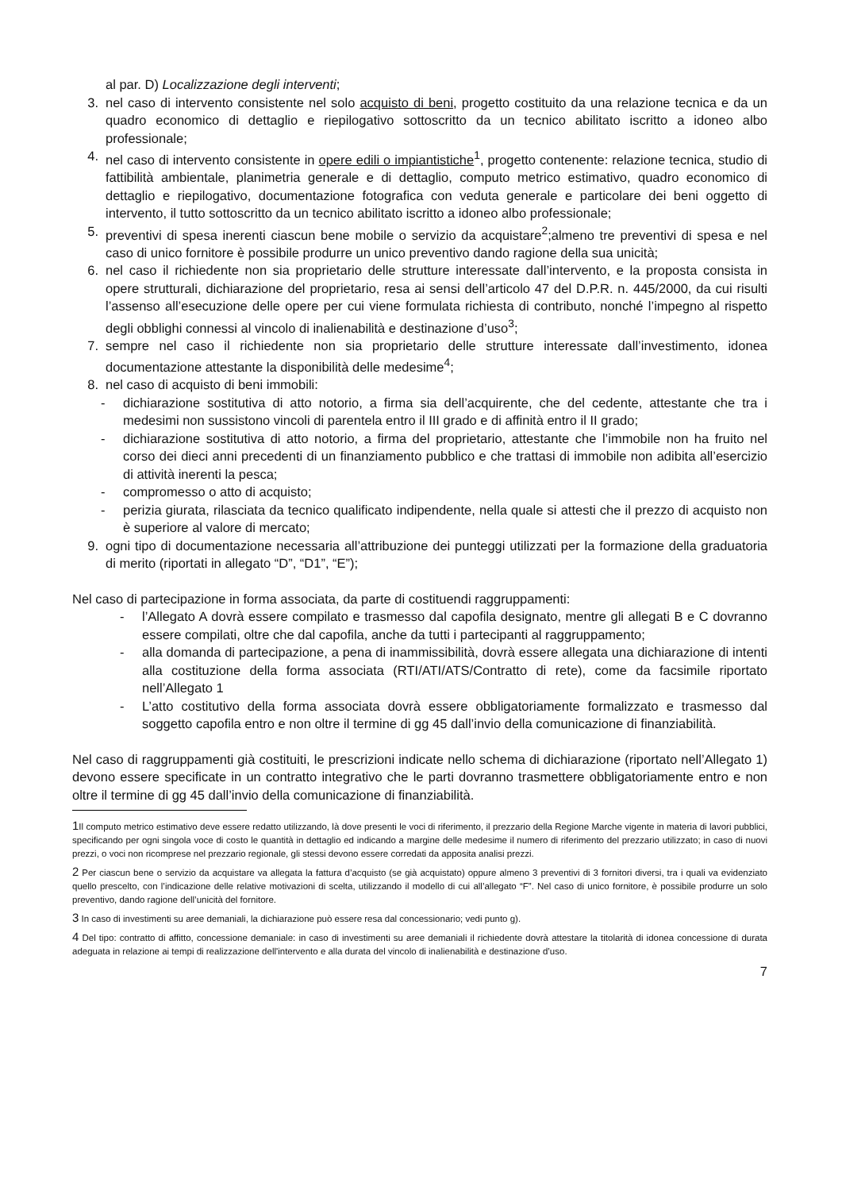al par. D) Localizzazione degli interventi;
3. nel caso di intervento consistente nel solo acquisto di beni, progetto costituito da una relazione tecnica e da un quadro economico di dettaglio e riepilogativo sottoscritto da un tecnico abilitato iscritto a idoneo albo professionale;
4. nel caso di intervento consistente in opere edili o impiantistiche<sup>1</sup>, progetto contenente: relazione tecnica, studio di fattibilità ambientale, planimetria generale e di dettaglio, computo metrico estimativo, quadro economico di dettaglio e riepilogativo, documentazione fotografica con veduta generale e particolare dei beni oggetto di intervento, il tutto sottoscritto da un tecnico abilitato iscritto a idoneo albo professionale;
5. preventivi di spesa inerenti ciascun bene mobile o servizio da acquistare<sup>2</sup>;almeno tre preventivi di spesa e nel caso di unico fornitore è possibile produrre un unico preventivo dando ragione della sua unicità;
6. nel caso il richiedente non sia proprietario delle strutture interessate dall’intervento, e la proposta consista in opere strutturali, dichiarazione del proprietario, resa ai sensi dell’articolo 47 del D.P.R. n. 445/2000, da cui risulti l’assenso all’esecuzione delle opere per cui viene formulata richiesta di contributo, nonché l’impegno al rispetto degli obblighi connessi al vincolo di inalienabilità e destinazione d’uso<sup>3</sup>;
7. sempre nel caso il richiedente non sia proprietario delle strutture interessate dall’investimento, idonea documentazione attestante la disponibilità delle medesime<sup>4</sup>;
8. nel caso di acquisto di beni immobili:
- dichiarazione sostitutiva di atto notorio, a firma sia dell’acquirente, che del cedente, attestante che tra i medesimi non sussistono vincoli di parentela entro il III grado e di affinità entro il II grado;
- dichiarazione sostitutiva di atto notorio, a firma del proprietario, attestante che l’immobile non ha fruito nel corso dei dieci anni precedenti di un finanziamento pubblico e che trattasi di immobile non adibita all’esercizio di attività inerenti la pesca;
- compromesso o atto di acquisto;
- perizia giurata, rilasciata da tecnico qualificato indipendente, nella quale si attesti che il prezzo di acquisto non è superiore al valore di mercato;
9. ogni tipo di documentazione necessaria all’attribuzione dei punteggi utilizzati per la formazione della graduatoria di merito (riportati in allegato “D”, “D1”, “E”);
Nel caso di partecipazione in forma associata, da parte di costituendi raggruppamenti:
- l’Allegato A dovrà essere compilato e trasmesso dal capofila designato, mentre gli allegati B e C dovranno essere compilati, oltre che dal capofila, anche da tutti i partecipanti al raggruppamento;
- alla domanda di partecipazione, a pena di inammissibilità, dovrà essere allegata una dichiarazione di intenti alla costituzione della forma associata (RTI/ATI/ATS/Contratto di rete), come da facsimile riportato nell’Allegato 1
- L’atto costitutivo della forma associata dovrà essere obbligatoriamente formalizzato e trasmesso dal soggetto capofila entro e non oltre il termine di gg 45 dall’invio della comunicazione di finanziabilità.
Nel caso di raggruppamenti già costituiti, le prescrizioni indicate nello schema di dichiarazione (riportato nell’Allegato 1) devono essere specificate in un contratto integrativo che le parti dovranno trasmettere obbligatoriamente entro e non oltre il termine di gg 45 dall’invio della comunicazione di finanziabilità.
1 Il computo metrico estimativo deve essere redatto utilizzando, là dove presenti le voci di riferimento, il prezzario della Regione Marche vigente in materia di lavori pubblici, specificando per ogni singola voce di costo le quantità in dettaglio ed indicando a margine delle medesime il numero di riferimento del prezzario utilizzato; in caso di nuovi prezzi, o voci non ricomprese nel prezzario regionale, gli stessi devono essere corredati da apposita analisi prezzi.
2 Per ciascun bene o servizio da acquistare va allegata la fattura d’acquisto (se già acquistato) oppure almeno 3 preventivi di 3 fornitori diversi, tra i quali va evidenziato quello prescelto, con l’indicazione delle relative motivazioni di scelta, utilizzando il modello di cui all’allegato “F”. Nel caso di unico fornitore, è possibile produrre un solo preventivo, dando ragione dell’unicità del fornitore.
3 In caso di investimenti su aree demaniali, la dichiarazione può essere resa dal concessionario; vedi punto g).
4 Del tipo: contratto di affitto, concessione demaniale: in caso di investimenti su aree demaniali il richiedente dovrà attestare la titolarità di idonea concessione di durata adeguata in relazione ai tempi di realizzazione dell'intervento e alla durata del vincolo di inalienabilità e destinazione d’uso.
7